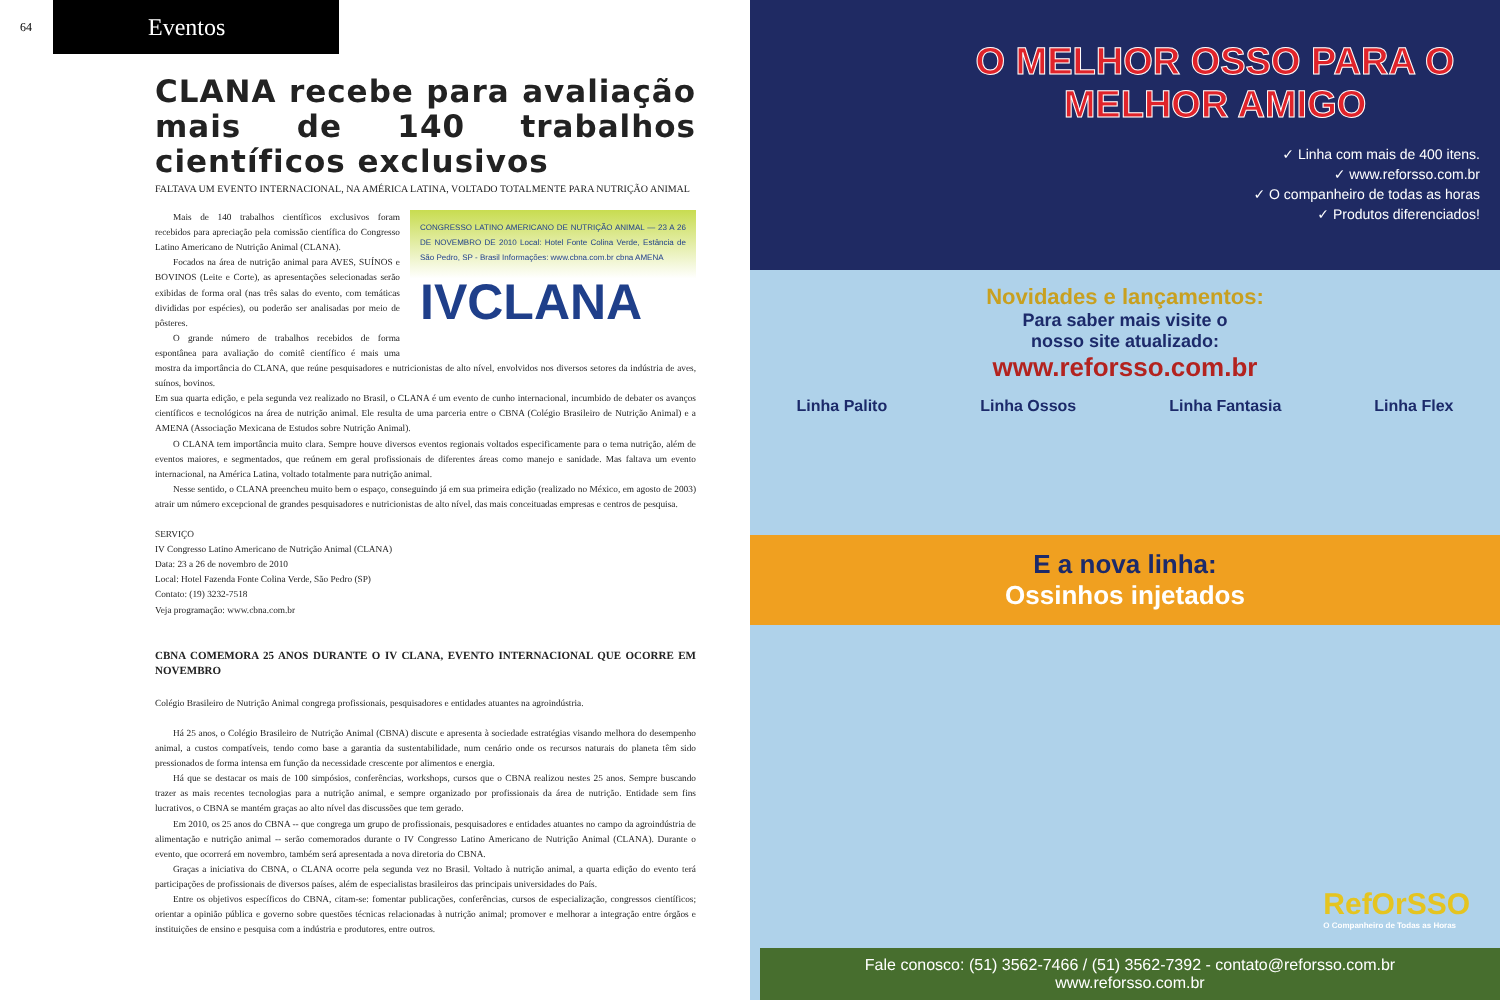64
Eventos
CLANA recebe para avaliação mais de 140 trabalhos científicos exclusivos
FALTAVA UM EVENTO INTERNACIONAL, NA AMÉRICA LATINA, VOLTADO TOTALMENTE PARA NUTRIÇÃO ANIMAL
CONGRESSO LATINO AMERICANO DE NUTRIÇÃO ANIMAL — 23 A 26 DE NOVEMBRO DE 2010 Local: Hotel Fonte Colina Verde, Estância de São Pedro, SP - Brasil Informações: www.cbna.com.br cbna AMENA
IVCLANA
Mais de 140 trabalhos científicos exclusivos foram recebidos para apreciação pela comissão científica do Congresso Latino Americano de Nutrição Animal (CLANA).
Focados na área de nutrição animal para AVES, SUÍNOS e BOVINOS (Leite e Corte), as apresentações selecionadas serão exibidas de forma oral (nas três salas do evento, com temáticas divididas por espécies), ou poderão ser analisadas por meio de pôsteres.
O grande número de trabalhos recebidos de forma espontânea para avaliação do comitê científico é mais uma mostra da importância do CLANA, que reúne pesquisadores e nutricionistas de alto nível, envolvidos nos diversos setores da indústria de aves, suínos, bovinos.
Em sua quarta edição, e pela segunda vez realizado no Brasil, o CLANA é um evento de cunho internacional, incumbido de debater os avanços científicos e tecnológicos na área de nutrição animal. Ele resulta de uma parceria entre o CBNA (Colégio Brasileiro de Nutrição Animal) e a AMENA (Associação Mexicana de Estudos sobre Nutrição Animal).
O CLANA tem importância muito clara. Sempre houve diversos eventos regionais voltados especificamente para o tema nutrição, além de eventos maiores, e segmentados, que reúnem em geral profissionais de diferentes áreas como manejo e sanidade. Mas faltava um evento internacional, na América Latina, voltado totalmente para nutrição animal.
Nesse sentido, o CLANA preencheu muito bem o espaço, conseguindo já em sua primeira edição (realizado no México, em agosto de 2003) atrair um número excepcional de grandes pesquisadores e nutricionistas de alto nível, das mais conceituadas empresas e centros de pesquisa.
SERVIÇO
IV Congresso Latino Americano de Nutrição Animal (CLANA)
Data: 23 a 26 de novembro de 2010
Local: Hotel Fazenda Fonte Colina Verde, São Pedro (SP)
Contato: (19) 3232-7518
Veja programação: www.cbna.com.br
CBNA COMEMORA 25 ANOS DURANTE O IV CLANA, EVENTO INTERNACIONAL QUE OCORRE EM NOVEMBRO
Colégio Brasileiro de Nutrição Animal congrega profissionais, pesquisadores e entidades atuantes na agroindústria.
Há 25 anos, o Colégio Brasileiro de Nutrição Animal (CBNA) discute e apresenta à sociedade estratégias visando melhora do desempenho animal, a custos compatíveis, tendo como base a garantia da sustentabilidade, num cenário onde os recursos naturais do planeta têm sido pressionados de forma intensa em função da necessidade crescente por alimentos e energia.
Há que se destacar os mais de 100 simpósios, conferências, workshops, cursos que o CBNA realizou nestes 25 anos. Sempre buscando trazer as mais recentes tecnologias para a nutrição animal, e sempre organizado por profissionais da área de nutrição. Entidade sem fins lucrativos, o CBNA se mantém graças ao alto nível das discussões que tem gerado.
Em 2010, os 25 anos do CBNA -- que congrega um grupo de profissionais, pesquisadores e entidades atuantes no campo da agroindústria de alimentação e nutrição animal -- serão comemorados durante o IV Congresso Latino Americano de Nutrição Animal (CLANA). Durante o evento, que ocorrerá em novembro, também será apresentada a nova diretoria do CBNA.
Graças a iniciativa do CBNA, o CLANA ocorre pela segunda vez no Brasil. Voltado à nutrição animal, a quarta edição do evento terá participações de profissionais de diversos países, além de especialistas brasileiros das principais universidades do País.
Entre os objetivos específicos do CBNA, citam-se: fomentar publicações, conferências, cursos de especialização, congressos científicos; orientar a opinião pública e governo sobre questões técnicas relacionadas à nutrição animal; promover e melhorar a integração entre órgãos e instituições de ensino e pesquisa com a indústria e produtores, entre outros.
O MELHOR OSSO PARA O MELHOR AMIGO
✓ Linha com mais de 400 itens.
✓ www.reforsso.com.br
✓ O companheiro de todas as horas
✓ Produtos diferenciados!
Novidades e lançamentos:
Para saber mais visite o
nosso site atualizado:
www.reforsso.com.br
Linha Palito Linha Ossos Linha Fantasia Linha Flex
E a nova linha:
Ossinhos injetados
RefOrSSO
O Companheiro de Todas as Horas
Fale conosco: (51) 3562-7466 / (51) 3562-7392 - contato@reforsso.com.br
www.reforsso.com.br